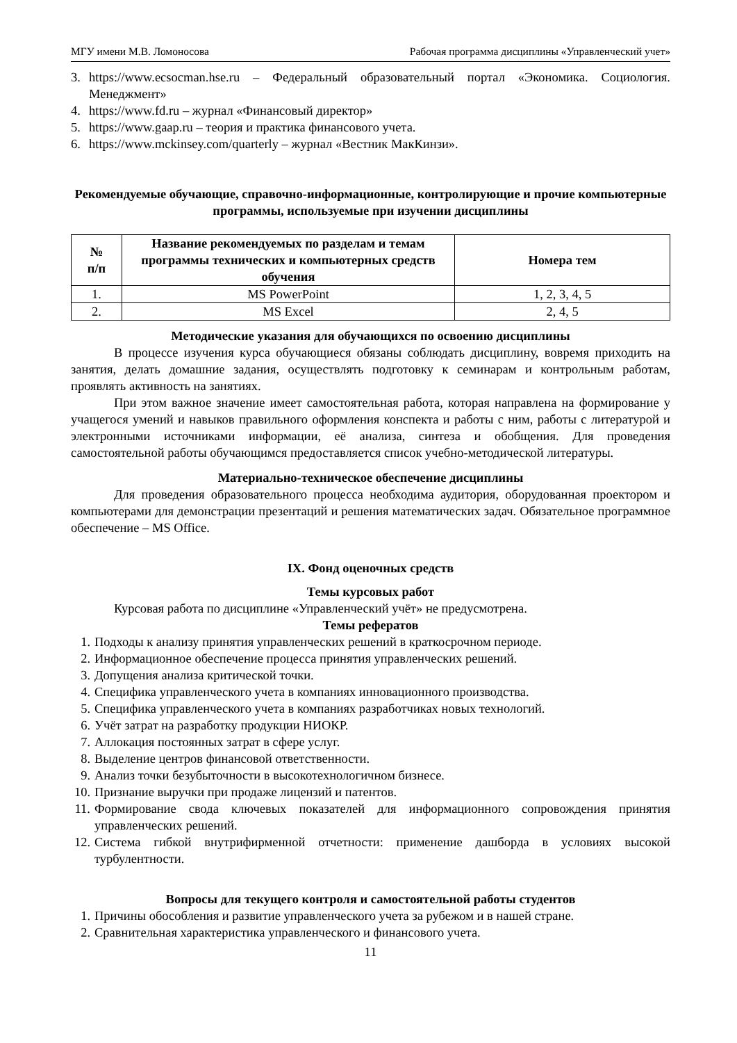МГУ имени М.В. Ломоносова Рабочая программа дисциплины «Управленческий учет»
3. https://www.ecsocman.hse.ru – Федеральный образовательный портал «Экономика. Социология. Менеджмент»
4. https://www.fd.ru – журнал «Финансовый директор»
5. https://www.gaap.ru – теория и практика финансового учета.
6. https://www.mckinsey.com/quarterly – журнал «Вестник МакКинзи».
Рекомендуемые обучающие, справочно-информационные, контролирующие и прочие компьютерные программы, используемые при изучении дисциплины
| № п/п | Название рекомендуемых по разделам и темам программы технических и компьютерных средств обучения | Номера тем |
| --- | --- | --- |
| 1. | MS PowerPoint | 1, 2, 3, 4, 5 |
| 2. | MS Excel | 2, 4, 5 |
Методические указания для обучающихся по освоению дисциплины
В процессе изучения курса обучающиеся обязаны соблюдать дисциплину, вовремя приходить на занятия, делать домашние задания, осуществлять подготовку к семинарам и контрольным работам, проявлять активность на занятиях.
При этом важное значение имеет самостоятельная работа, которая направлена на формирование у учащегося умений и навыков правильного оформления конспекта и работы с ним, работы с литературой и электронными источниками информации, её анализа, синтеза и обобщения. Для проведения самостоятельной работы обучающимся предоставляется список учебно-методической литературы.
Материально-техническое обеспечение дисциплины
Для проведения образовательного процесса необходима аудитория, оборудованная проектором и компьютерами для демонстрации презентаций и решения математических задач. Обязательное программное обеспечение – MS Office.
IX. Фонд оценочных средств
Темы курсовых работ
Курсовая работа по дисциплине «Управленческий учёт» не предусмотрена.
Темы рефератов
1. Подходы к анализу принятия управленческих решений в краткосрочном периоде.
2. Информационное обеспечение процесса принятия управленческих решений.
3. Допущения анализа критической точки.
4. Специфика управленческого учета в компаниях инновационного производства.
5. Специфика управленческого учета в компаниях разработчиках новых технологий.
6. Учёт затрат на разработку продукции НИОКР.
7. Аллокация постоянных затрат в сфере услуг.
8. Выделение центров финансовой ответственности.
9. Анализ точки безубыточности в высокотехнологичном бизнесе.
10. Признание выручки при продаже лицензий и патентов.
11. Формирование свода ключевых показателей для информационного сопровождения принятия управленческих решений.
12. Система гибкой внутрифирменной отчетности: применение дашборда в условиях высокой турбулентности.
Вопросы для текущего контроля и самостоятельной работы студентов
1. Причины обособления и развитие управленческого учета за рубежом и в нашей стране.
2. Сравнительная характеристика управленческого и финансового учета.
11